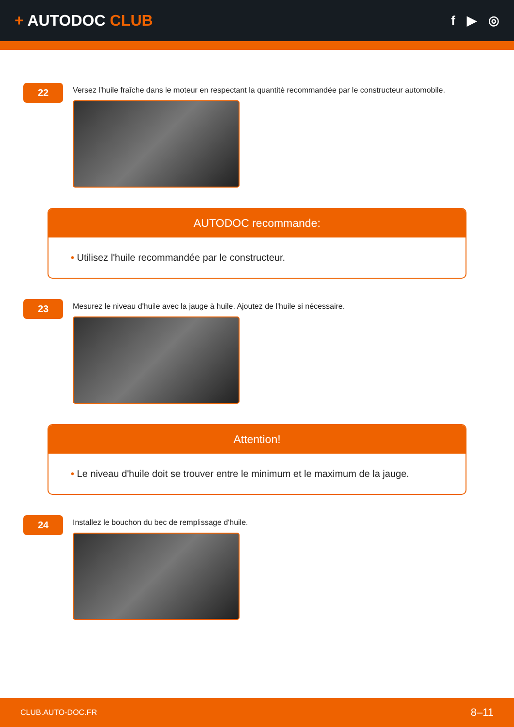+ AUTODOC CLUB
f ▶ ◎
22
Versez l'huile fraîche dans le moteur en respectant la quantité recommandée par le constructeur automobile.
AUTODOC recommande:
• Utilisez l'huile recommandée par le constructeur.
23
Mesurez le niveau d'huile avec la jauge à huile. Ajoutez de l'huile si nécessaire.
Attention!
• Le niveau d'huile doit se trouver entre le minimum et le maximum de la jauge.
24
Installez le bouchon du bec de remplissage d'huile.
CLUB.AUTO-DOC.FR 8–11